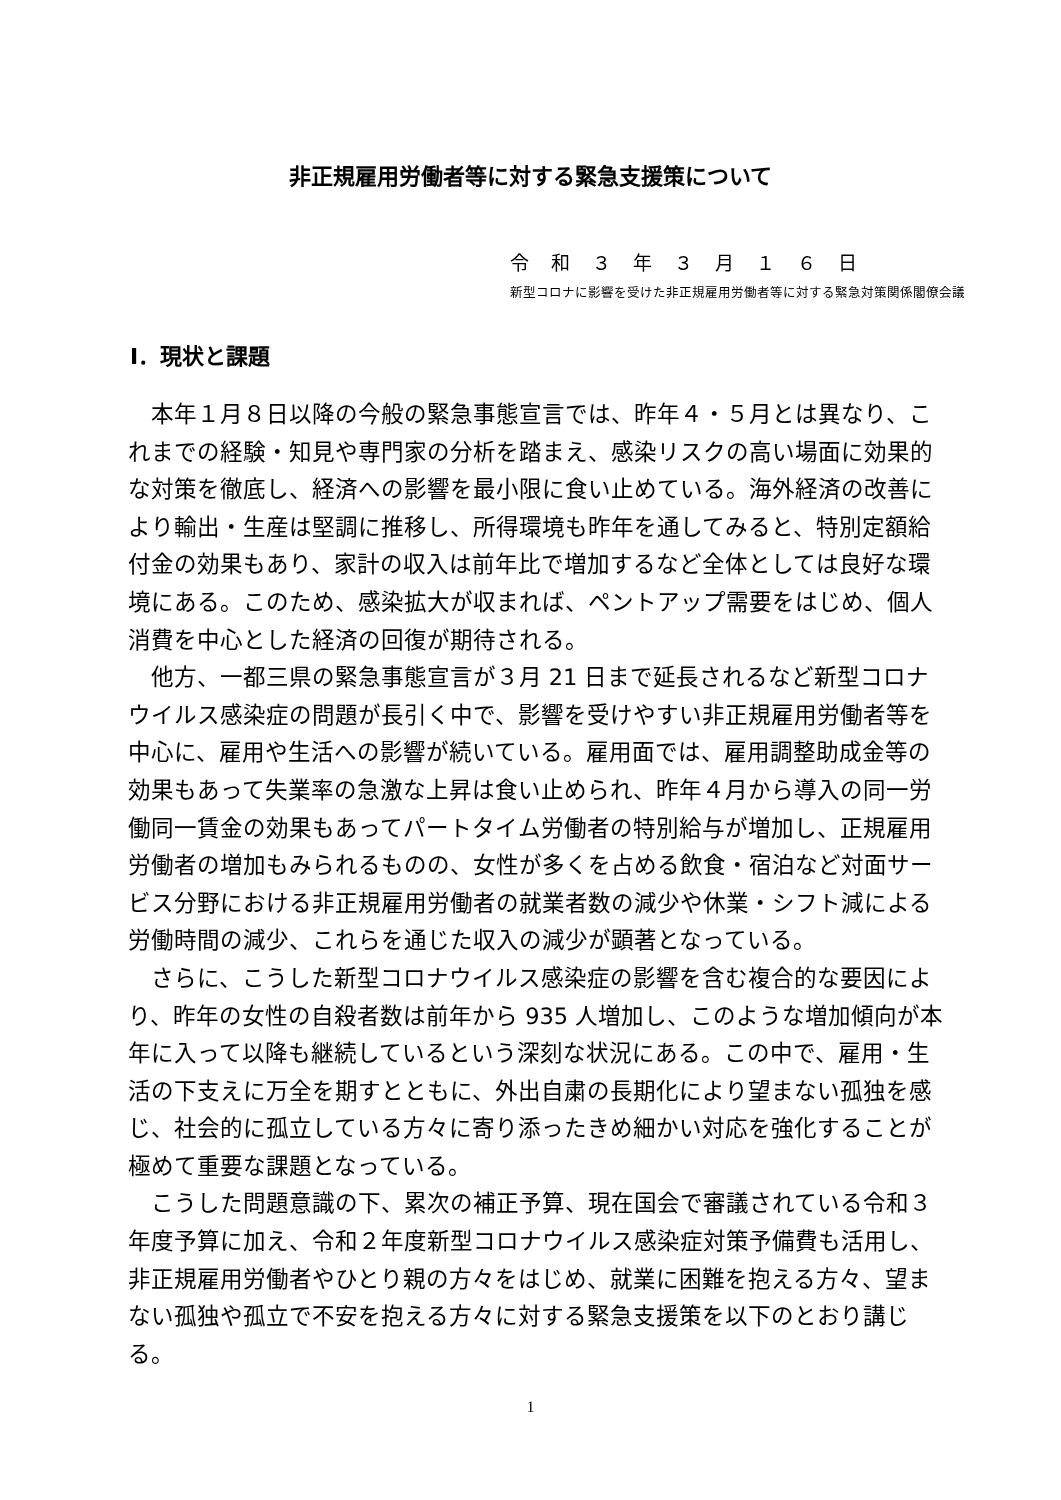非正規雇用労働者等に対する緊急支援策について
令和３年３月１６日
新型コロナに影響を受けた非正規雇用労働者等に対する緊急対策関係閣僚会議
Ⅰ．現状と課題
本年１月８日以降の今般の緊急事態宣言では、昨年４・５月とは異なり、これまでの経験・知見や専門家の分析を踏まえ、感染リスクの高い場面に効果的な対策を徹底し、経済への影響を最小限に食い止めている。海外経済の改善により輸出・生産は堅調に推移し、所得環境も昨年を通してみると、特別定額給付金の効果もあり、家計の収入は前年比で増加するなど全体としては良好な環境にある。このため、感染拡大が収まれば、ペントアップ需要をはじめ、個人消費を中心とした経済の回復が期待される。
他方、一都三県の緊急事態宣言が３月 21 日まで延長されるなど新型コロナウイルス感染症の問題が長引く中で、影響を受けやすい非正規雇用労働者等を中心に、雇用や生活への影響が続いている。雇用面では、雇用調整助成金等の効果もあって失業率の急激な上昇は食い止められ、昨年４月から導入の同一労働同一賃金の効果もあってパートタイム労働者の特別給与が増加し、正規雇用労働者の増加もみられるものの、女性が多くを占める飲食・宿泊など対面サービス分野における非正規雇用労働者の就業者数の減少や休業・シフト減による労働時間の減少、これらを通じた収入の減少が顕著となっている。
さらに、こうした新型コロナウイルス感染症の影響を含む複合的な要因により、昨年の女性の自殺者数は前年から 935 人増加し、このような増加傾向が本年に入って以降も継続しているという深刻な状況にある。この中で、雇用・生活の下支えに万全を期すとともに、外出自粛の長期化により望まない孤独を感じ、社会的に孤立している方々に寄り添ったきめ細かい対応を強化することが極めて重要な課題となっている。
こうした問題意識の下、累次の補正予算、現在国会で審議されている令和３年度予算に加え、令和２年度新型コロナウイルス感染症対策予備費も活用し、非正規雇用労働者やひとり親の方々をはじめ、就業に困難を抱える方々、望まない孤独や孤立で不安を抱える方々に対する緊急支援策を以下のとおり講じる。
1